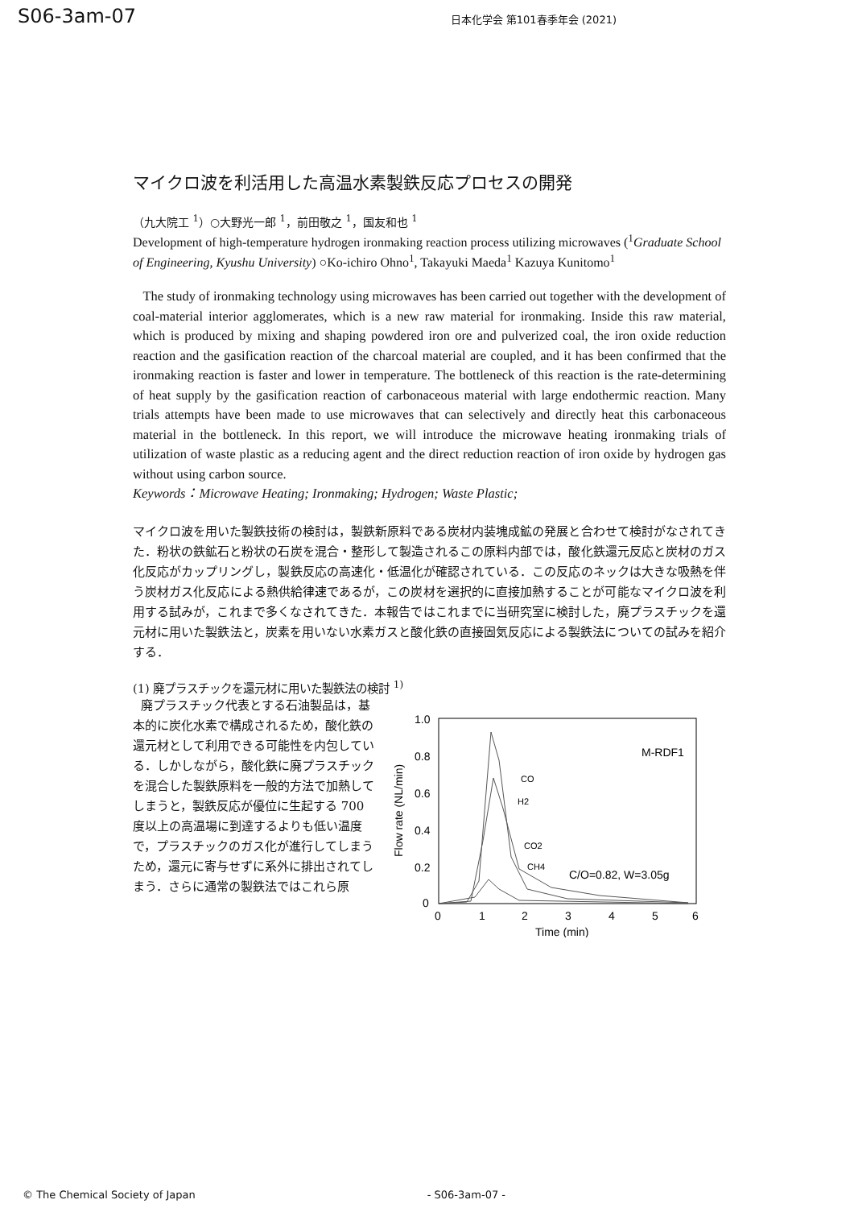S06-3am-07 日本化学会 第101春季年会 (2021)
マイクロ波を利活用した高温水素製鉄反応プロセスの開発
（九大院工 <sup>1</sup>）○大野光一郎 <sup>1</sup>，前田敬之 <sup>1</sup>，国友和也 <sup>1</sup>
Development of high-temperature hydrogen ironmaking reaction process utilizing microwaves (<sup>1</sup>Graduate School of Engineering, Kyushu University) ○Ko-ichiro Ohno<sup>1</sup>, Takayuki Maeda<sup>1</sup> Kazuya Kunitomo<sup>1</sup>
The study of ironmaking technology using microwaves has been carried out together with the development of coal-material interior agglomerates, which is a new raw material for ironmaking. Inside this raw material, which is produced by mixing and shaping powdered iron ore and pulverized coal, the iron oxide reduction reaction and the gasification reaction of the charcoal material are coupled, and it has been confirmed that the ironmaking reaction is faster and lower in temperature. The bottleneck of this reaction is the rate-determining of heat supply by the gasification reaction of carbonaceous material with large endothermic reaction. Many trials attempts have been made to use microwaves that can selectively and directly heat this carbonaceous material in the bottleneck. In this report, we will introduce the microwave heating ironmaking trials of utilization of waste plastic as a reducing agent and the direct reduction reaction of iron oxide by hydrogen gas without using carbon source.
Keywords：Microwave Heating; Ironmaking; Hydrogen; Waste Plastic;
マイクロ波を用いた製鉄技術の検討は，製鉄新原料である炭材内装塊成鉱の発展と合わせて検討がなされてきた．粉状の鉄鉱石と粉状の石炭を混合・整形して製造されるこの原料内部では，酸化鉄還元反応と炭材のガス化反応がカップリングし，製鉄反応の高速化・低温化が確認されている．この反応のネックは大きな吸熱を伴う炭材ガス化反応による熱供給律速であるが，この炭材を選択的に直接加熱することが可能なマイクロ波を利用する試みが，これまで多くなされてきた．本報告ではこれまでに当研究室に検討した，廃プラスチックを還元材に用いた製鉄法と，炭素を用いない水素ガスと酸化鉄の直接固気反応による製鉄法についての試みを紹介する．
(1) 廃プラスチックを還元材に用いた製鉄法の検討 <sup>1)</sup>
廃プラスチック代表とする石油製品は，基本的に炭化水素で構成されるため，酸化鉄の還元材として利用できる可能性を内包している．しかしながら，酸化鉄に廃プラスチックを混合した製鉄原料を一般的方法で加熱してしまうと，製鉄反応が優位に生起する 700 度以上の高温場に到達するよりも低い温度で，プラスチックのガス化が進行してしまうため，還元に寄与せずに系外に排出されてしまう．さらに通常の製鉄法ではこれら原
1.0
0.8
0.6
0.4
0.2
0
0
1
2
3
4
5
6
Time (min)
Flow rate (NL/min)
M-RDF1
CO
H2
CO2
CH4
C/O=0.82, W=3.05g
© The Chemical Society of Japan - S06-3am-07 -